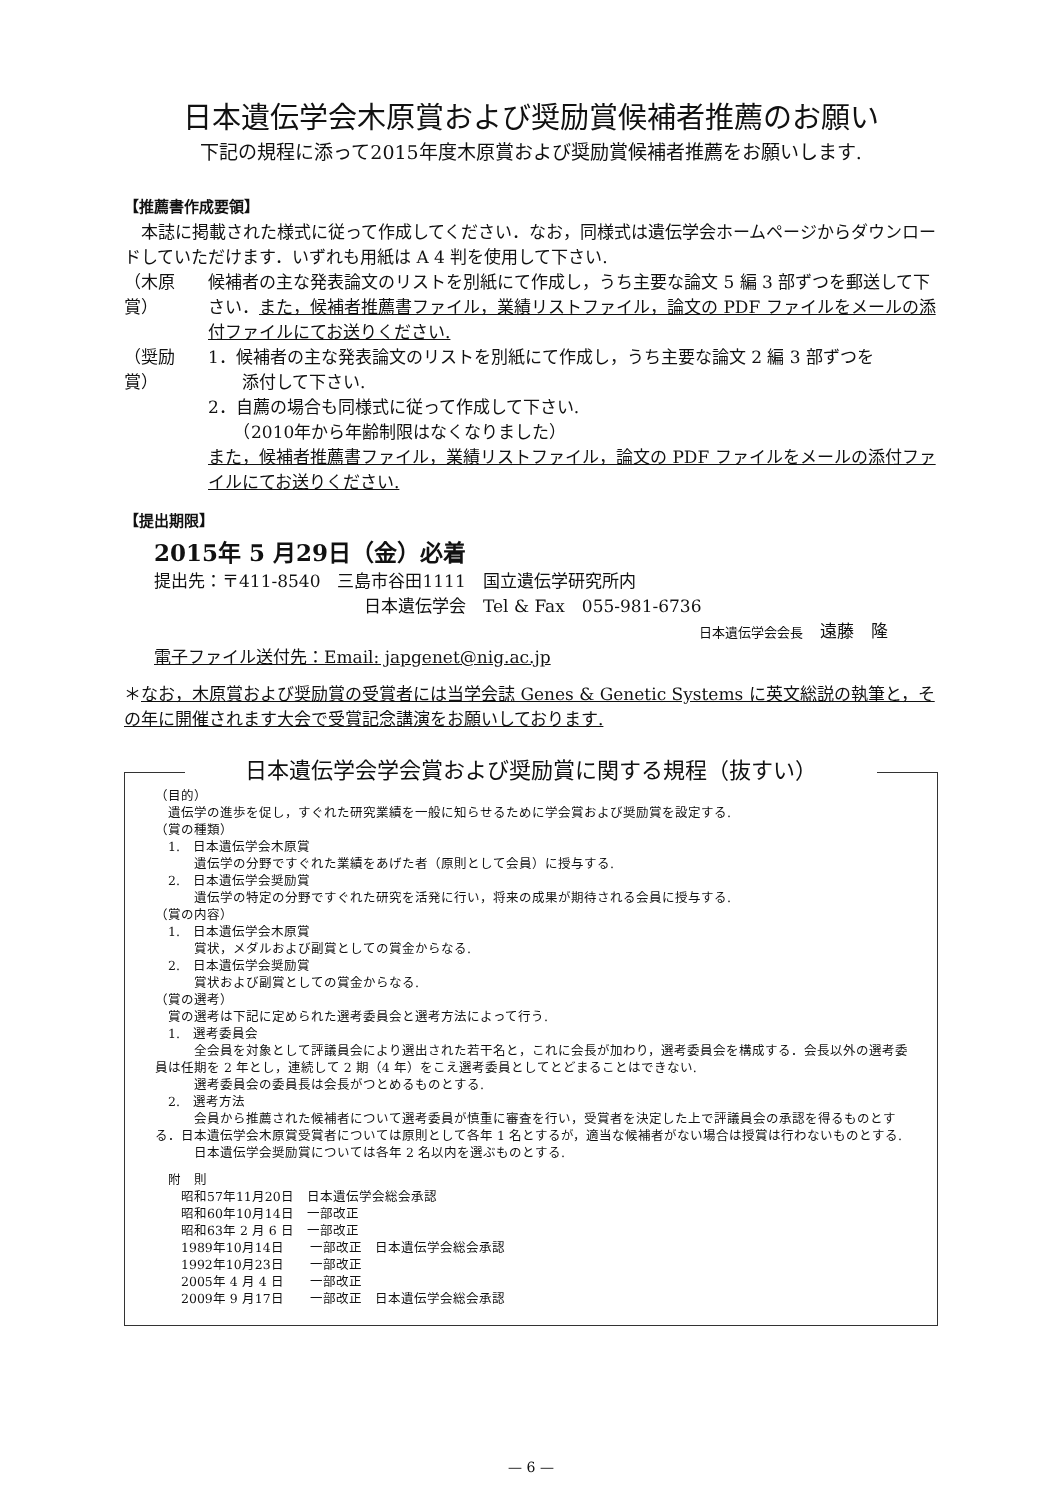日本遺伝学会木原賞および奨励賞候補者推薦のお願い
下記の規程に添って2015年度木原賞および奨励賞候補者推薦をお願いします.
【推薦書作成要領】
　本誌に掲載された様式に従って作成してください．なお，同様式は遺伝学会ホームページからダウンロードしていただけます．いずれも用紙は A 4 判を使用して下さい.
（木原賞） 候補者の主な発表論文のリストを別紙にて作成し，うち主要な論文 5 編 3 部ずつを郵送して下さい．また，候補者推薦書ファイル，業績リストファイル，論文の PDF ファイルをメールの添付ファイルにてお送りください.
（奨励賞） 1．候補者の主な発表論文のリストを別紙にて作成し，うち主要な論文 2 編 3 部ずつを
　　添付して下さい.
2．自薦の場合も同様式に従って作成して下さい.
　　（2010年から年齢制限はなくなりました）
また，候補者推薦書ファイル，業績リストファイル，論文の PDF ファイルをメールの添付ファイルにてお送りください.
【提出期限】
2015年 5 月29日（金）必着
提出先：〒411-8540　三島市谷田1111　国立遺伝学研究所内
日本遺伝学会　Tel & Fax　055-981-6736
日本遺伝学会会長　遠藤　隆
電子ファイル送付先：Email: japgenet@nig.ac.jp
＊なお，木原賞および奨励賞の受賞者には当学会誌 Genes & Genetic Systems に英文総説の執筆と，その年に開催されます大会で受賞記念講演をお願いしております.
日本遺伝学会学会賞および奨励賞に関する規程（抜すい）
（目的）
　遺伝学の進歩を促し，すぐれた研究業績を一般に知らせるために学会賞および奨励賞を設定する.
（賞の種類）
　1.　日本遺伝学会木原賞
　　　遺伝学の分野ですぐれた業績をあげた者（原則として会員）に授与する.
　2.　日本遺伝学会奨励賞
　　　遺伝学の特定の分野ですぐれた研究を活発に行い，将来の成果が期待される会員に授与する.
（賞の内容）
　1.　日本遺伝学会木原賞
　　　賞状，メダルおよび副賞としての賞金からなる.
　2.　日本遺伝学会奨励賞
　　　賞状および副賞としての賞金からなる.
（賞の選考）
　賞の選考は下記に定められた選考委員会と選考方法によって行う.
　1.　選考委員会
　　　全会員を対象として評議員会により選出された若干名と，これに会長が加わり，選考委員会を構成する．会長以外の選考委員は任期を 2 年とし，連続して 2 期（4 年）をこえ選考委員としてとどまることはできない.
　　　選考委員会の委員長は会長がつとめるものとする.
　2.　選考方法
　　　会員から推薦された候補者について選考委員が慎重に審査を行い，受賞者を決定した上で評議員会の承認を得るものとする．日本遺伝学会木原賞受賞者については原則として各年 1 名とするが，適当な候補者がない場合は授賞は行わないものとする.
　　　日本遺伝学会奨励賞については各年 2 名以内を選ぶものとする.
　附　則
　　昭和57年11月20日　日本遺伝学会総会承認
　　昭和60年10月14日　一部改正
　　昭和63年 2 月 6 日　一部改正
　　1989年10月14日　　一部改正　日本遺伝学会総会承認
　　1992年10月23日　　一部改正
　　2005年 4 月 4 日　　一部改正
　　2009年 9 月17日　　一部改正　日本遺伝学会総会承認
— 6 —